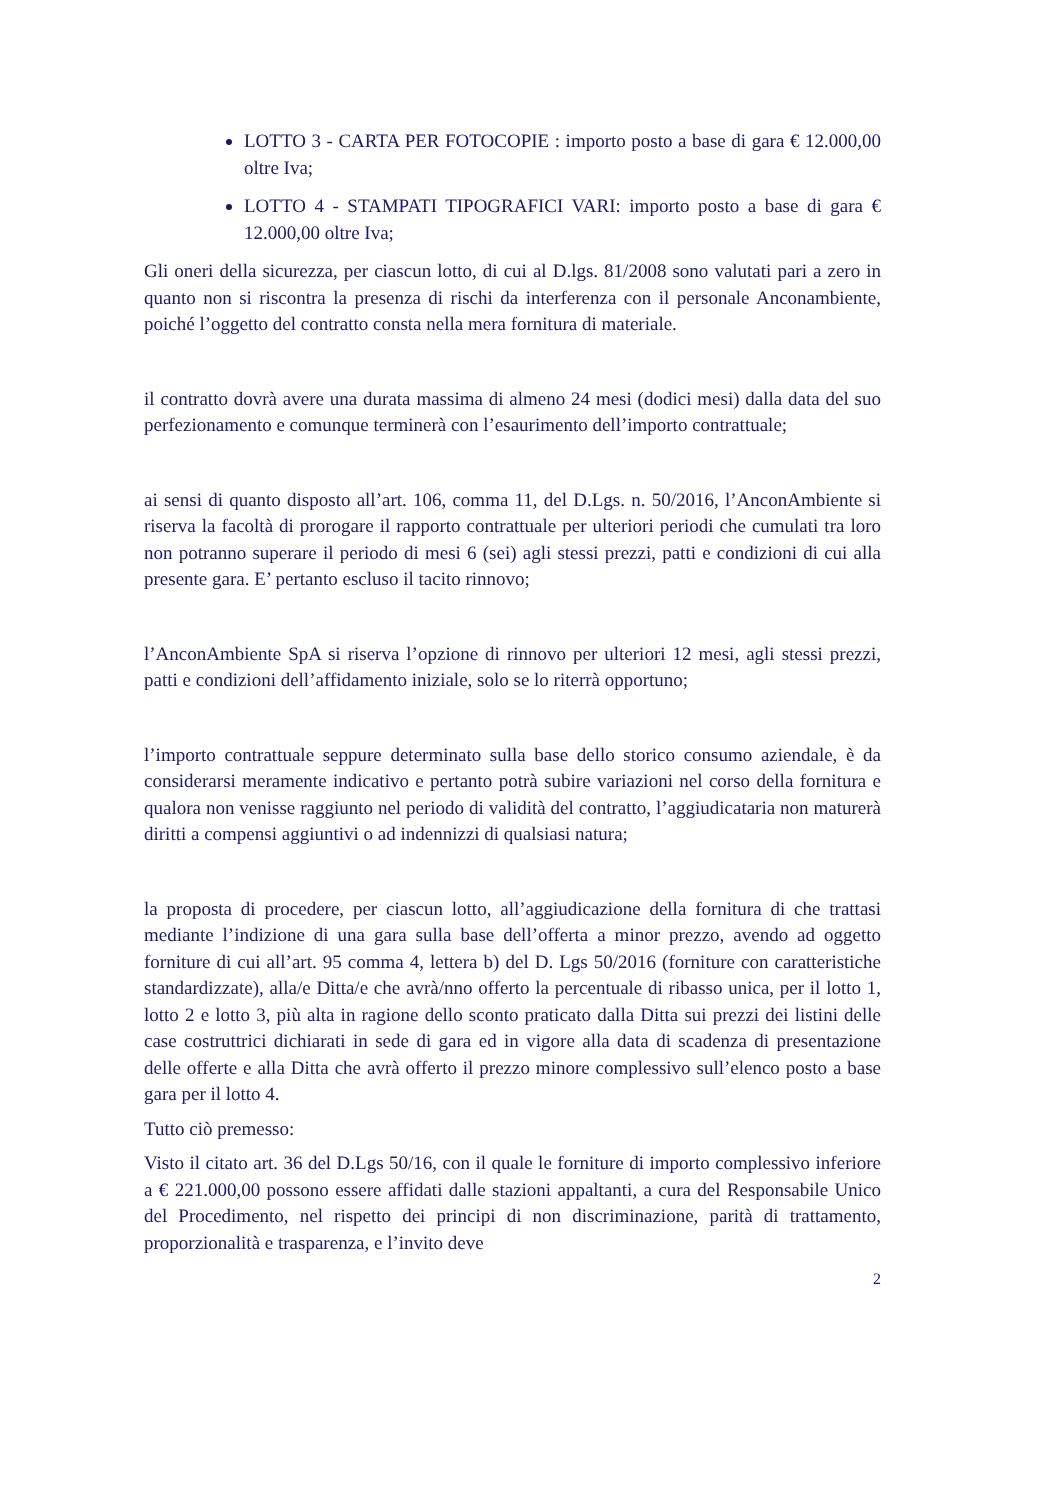LOTTO 3 - CARTA PER FOTOCOPIE : importo posto a base di gara € 12.000,00 oltre Iva;
LOTTO 4 - STAMPATI TIPOGRAFICI VARI: importo posto a base di gara € 12.000,00 oltre Iva;
Gli oneri della sicurezza, per ciascun lotto, di cui al D.lgs. 81/2008 sono valutati pari a zero in quanto non si riscontra la presenza di rischi da interferenza con il personale Anconambiente, poiché l’oggetto del contratto consta nella mera fornitura di materiale.
il contratto dovrà avere una durata massima di almeno 24 mesi (dodici mesi) dalla data del suo perfezionamento e comunque terminerà con l’esaurimento dell’importo contrattuale;
ai sensi di quanto disposto all’art. 106, comma 11, del D.Lgs. n. 50/2016, l’AnconAmbiente si riserva la facoltà di prorogare il rapporto contrattuale per ulteriori periodi che cumulati tra loro non potranno superare il periodo di mesi 6 (sei) agli stessi prezzi, patti e condizioni di cui alla presente gara. E’ pertanto escluso il tacito rinnovo;
l’AnconAmbiente SpA si riserva l’opzione di rinnovo per ulteriori 12 mesi, agli stessi prezzi, patti e condizioni dell’affidamento iniziale, solo se lo riterrà opportuno;
l’importo contrattuale seppure determinato sulla base dello storico consumo aziendale, è da considerarsi meramente indicativo e pertanto potrà subire variazioni nel corso della fornitura e qualora non venisse raggiunto nel periodo di validità del contratto, l’aggiudicataria non maturerà diritti a compensi aggiuntivi o ad indennizzi di qualsiasi natura;
la proposta di procedere, per ciascun lotto, all’aggiudicazione della fornitura di che trattasi mediante l’indizione di una gara sulla base dell’offerta a minor prezzo, avendo ad oggetto forniture di cui all’art. 95 comma 4, lettera b) del D. Lgs 50/2016 (forniture con caratteristiche standardizzate), alla/e Ditta/e che avrà/nno offerto la percentuale di ribasso unica, per il lotto 1, lotto 2 e lotto 3, più alta in ragione dello sconto praticato dalla Ditta sui prezzi dei listini delle case costruttrici dichiarati in sede di gara ed in vigore alla data di scadenza di presentazione delle offerte e alla Ditta che avrà offerto il prezzo minore complessivo sull’elenco posto a base gara per il lotto 4.
Tutto ciò premesso:
Visto il citato art. 36 del D.Lgs 50/16, con il quale le forniture di importo complessivo inferiore a € 221.000,00 possono essere affidati dalle stazioni appaltanti, a cura del Responsabile Unico del Procedimento, nel rispetto dei principi di non discriminazione, parità di trattamento, proporzionalità e trasparenza, e l’invito deve
2